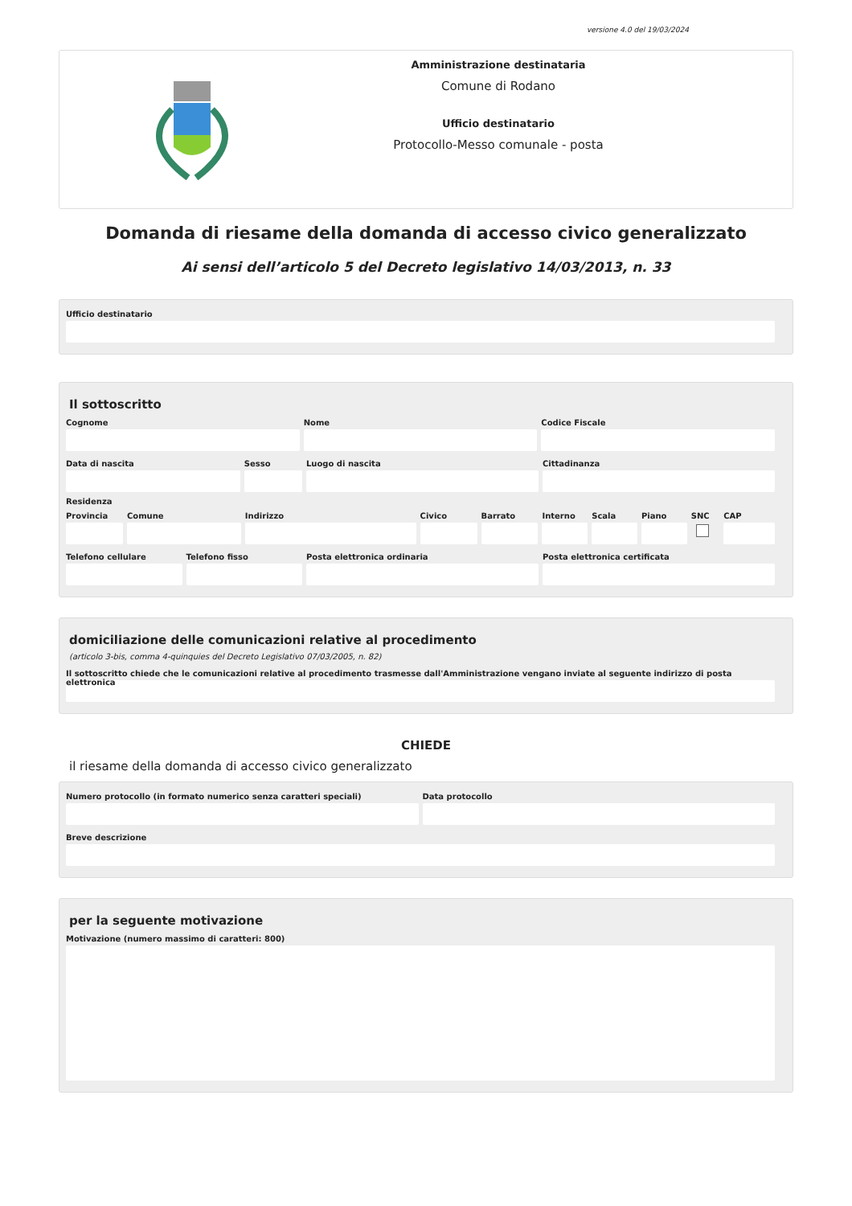versione 4.0 del 19/03/2024
Amministrazione destinataria
Comune di Rodano
Ufficio destinatario
Protocollo-Messo comunale - posta
Domanda di riesame della domanda di accesso civico generalizzato
Ai sensi dell’articolo 5 del Decreto legislativo 14/03/2013, n. 33
Ufficio destinatario
Il sottoscritto
Cognome Nome Codice Fiscale
Data di nascita Sesso Luogo di nascita Cittadinanza
Residenza
Provincia Comune Indirizzo Civico Barrato Interno Scala Piano SNC CAP
Telefono cellulare Telefono fisso Posta elettronica ordinaria Posta elettronica certificata
domiciliazione delle comunicazioni relative al procedimento
(articolo 3-bis, comma 4-quinquies del Decreto Legislativo 07/03/2005, n. 82)
Il sottoscritto chiede che le comunicazioni relative al procedimento trasmesse dall'Amministrazione vengano inviate al seguente indirizzo di posta elettronica
CHIEDE
il riesame della domanda di accesso civico generalizzato
Numero protocollo (in formato numerico senza caratteri speciali)
Data protocollo
Breve descrizione
per la seguente motivazione
Motivazione (numero massimo di caratteri: 800)